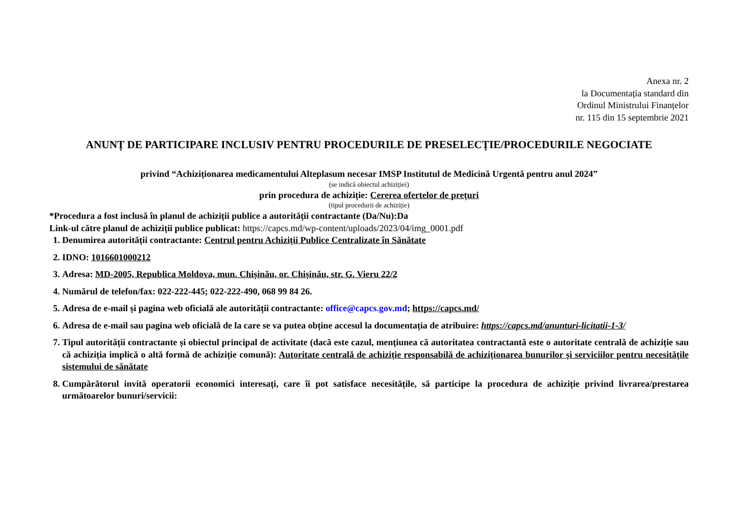Anexa nr. 2
la Documentația standard din
Ordinul Ministrului Finanțelor
nr. 115 din 15 septembrie 2021
ANUNȚ DE PARTICIPARE INCLUSIV PENTRU PROCEDURILE DE PRESELECȚIE/PROCEDURILE NEGOCIATE
privind “Achiziționarea medicamentului Alteplasum necesar IMSP Institutul de Medicină Urgentă pentru anul 2024”
(se indică obiectul achiziției)
prin procedura de achiziție: Cererea ofertelor de prețuri
(tipul procedurii de achiziție)
*Procedura a fost inclusă în planul de achiziții publice a autorității contractante (Da/Nu):Da
Link-ul către planul de achiziții publice publicat: https://capcs.md/wp-content/uploads/2023/04/img_0001.pdf
1. Denumirea autorității contractante: Centrul pentru Achiziții Publice Centralizate în Sănătate
2. IDNO: 1016601000212
3. Adresa: MD-2005, Republica Moldova, mun. Chișinău, or. Chișinău, str. G. Vieru 22/2
4. Numărul de telefon/fax: 022-222-445; 022-222-490, 068 99 84 26.
5. Adresa de e-mail și pagina web oficială ale autorității contractante: office@capcs.gov.md; https://capcs.md/
6. Adresa de e-mail sau pagina web oficială de la care se va putea obține accesul la documentația de atribuire: https://capcs.md/anunturi-licitatii-1-3/
7. Tipul autorității contractante și obiectul principal de activitate (dacă este cazul, mențiunea că autoritatea contractantă este o autoritate centrală de achiziție sau că achiziția implică o altă formă de achiziție comună): Autoritate centrală de achiziție responsabilă de achiziționarea bunurilor și serviciilor pentru necesitățile sistemului de sănătate
8. Cumpărătorul invită operatorii economici interesați, care îi pot satisface necesitățile, să participe la procedura de achiziție privind livrarea/prestarea următoarelor bunuri/servicii: